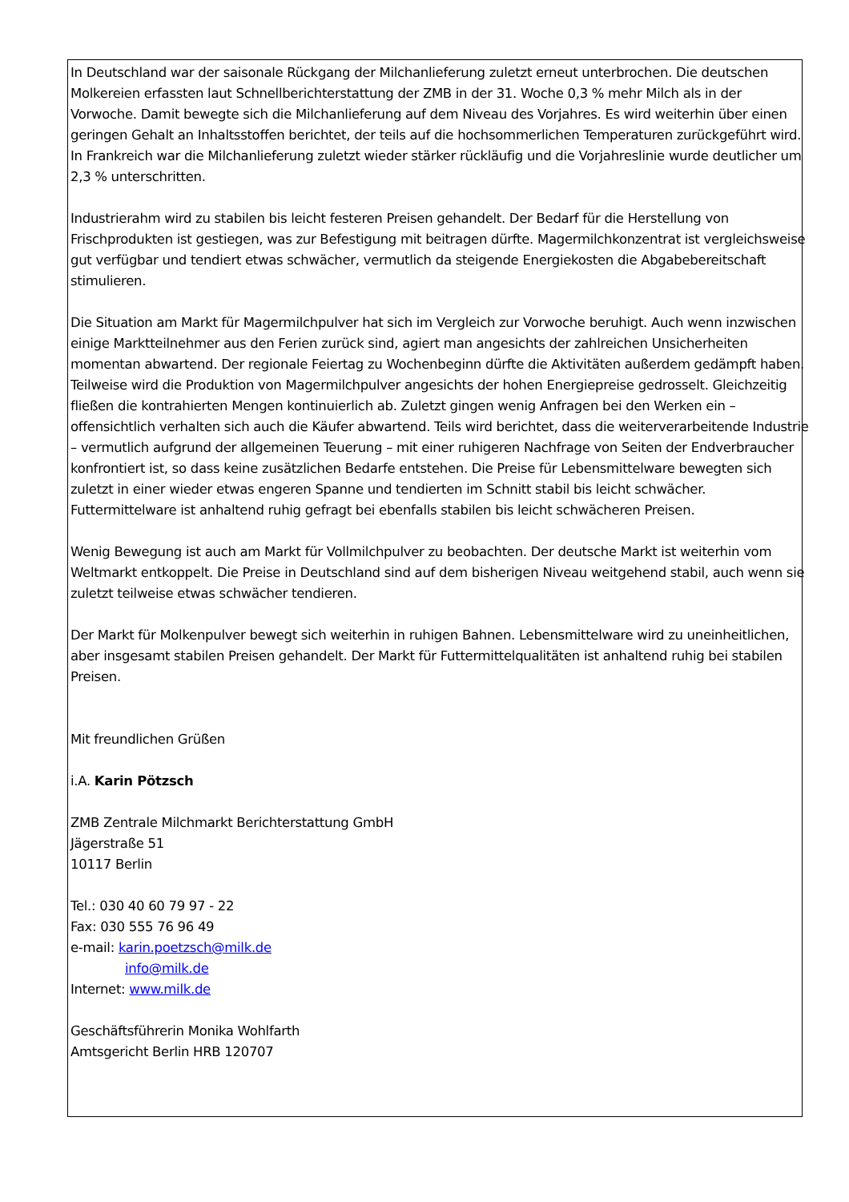In Deutschland war der saisonale Rückgang der Milchanlieferung zuletzt erneut unterbrochen. Die deutschen Molkereien erfassten laut Schnellberichterstattung der ZMB in der 31. Woche 0,3 % mehr Milch als in der Vorwoche. Damit bewegte sich die Milchanlieferung auf dem Niveau des Vorjahres. Es wird weiterhin über einen geringen Gehalt an Inhaltsstoffen berichtet, der teils auf die hochsommerlichen Temperaturen zurückgeführt wird. In Frankreich war die Milchanlieferung zuletzt wieder stärker rückläufig und die Vorjahreslinie wurde deutlicher um 2,3 % unterschritten.
Industrierahm wird zu stabilen bis leicht festeren Preisen gehandelt. Der Bedarf für die Herstellung von Frischprodukten ist gestiegen, was zur Befestigung mit beitragen dürfte. Magermilchkonzentrat ist vergleichsweise gut verfügbar und tendiert etwas schwächer, vermutlich da steigende Energiekosten die Abgabebereitschaft stimulieren.
Die Situation am Markt für Magermilchpulver hat sich im Vergleich zur Vorwoche beruhigt. Auch wenn inzwischen einige Marktteilnehmer aus den Ferien zurück sind, agiert man angesichts der zahlreichen Unsicherheiten momentan abwartend. Der regionale Feiertag zu Wochenbeginn dürfte die Aktivitäten außerdem gedämpft haben. Teilweise wird die Produktion von Magermilchpulver angesichts der hohen Energiepreise gedrosselt. Gleichzeitig fließen die kontrahierten Mengen kontinuierlich ab. Zuletzt gingen wenig Anfragen bei den Werken ein – offensichtlich verhalten sich auch die Käufer abwartend. Teils wird berichtet, dass die weiterverarbeitende Industrie – vermutlich aufgrund der allgemeinen Teuerung – mit einer ruhigeren Nachfrage von Seiten der Endverbraucher konfrontiert ist, so dass keine zusätzlichen Bedarfe entstehen. Die Preise für Lebensmittelware bewegten sich zuletzt in einer wieder etwas engeren Spanne und tendierten im Schnitt stabil bis leicht schwächer. Futtermittelware ist anhaltend ruhig gefragt bei ebenfalls stabilen bis leicht schwächeren Preisen.
Wenig Bewegung ist auch am Markt für Vollmilchpulver zu beobachten. Der deutsche Markt ist weiterhin vom Weltmarkt entkoppelt. Die Preise in Deutschland sind auf dem bisherigen Niveau weitgehend stabil, auch wenn sie zuletzt teilweise etwas schwächer tendieren.
Der Markt für Molkenpulver bewegt sich weiterhin in ruhigen Bahnen. Lebensmittelware wird zu uneinheitlichen, aber insgesamt stabilen Preisen gehandelt. Der Markt für Futtermittelqualitäten ist anhaltend ruhig bei stabilen Preisen.
Mit freundlichen Grüßen
i.A. Karin Pötzsch
ZMB Zentrale Milchmarkt Berichterstattung GmbH
Jägerstraße 51
10117 Berlin
Tel.: 030 40 60 79 97 - 22
Fax: 030 555 76 96 49
e-mail: karin.poetzsch@milk.de
info@milk.de
Internet: www.milk.de
Geschäftsführerin Monika Wohlfarth
Amtsgericht Berlin HRB 120707